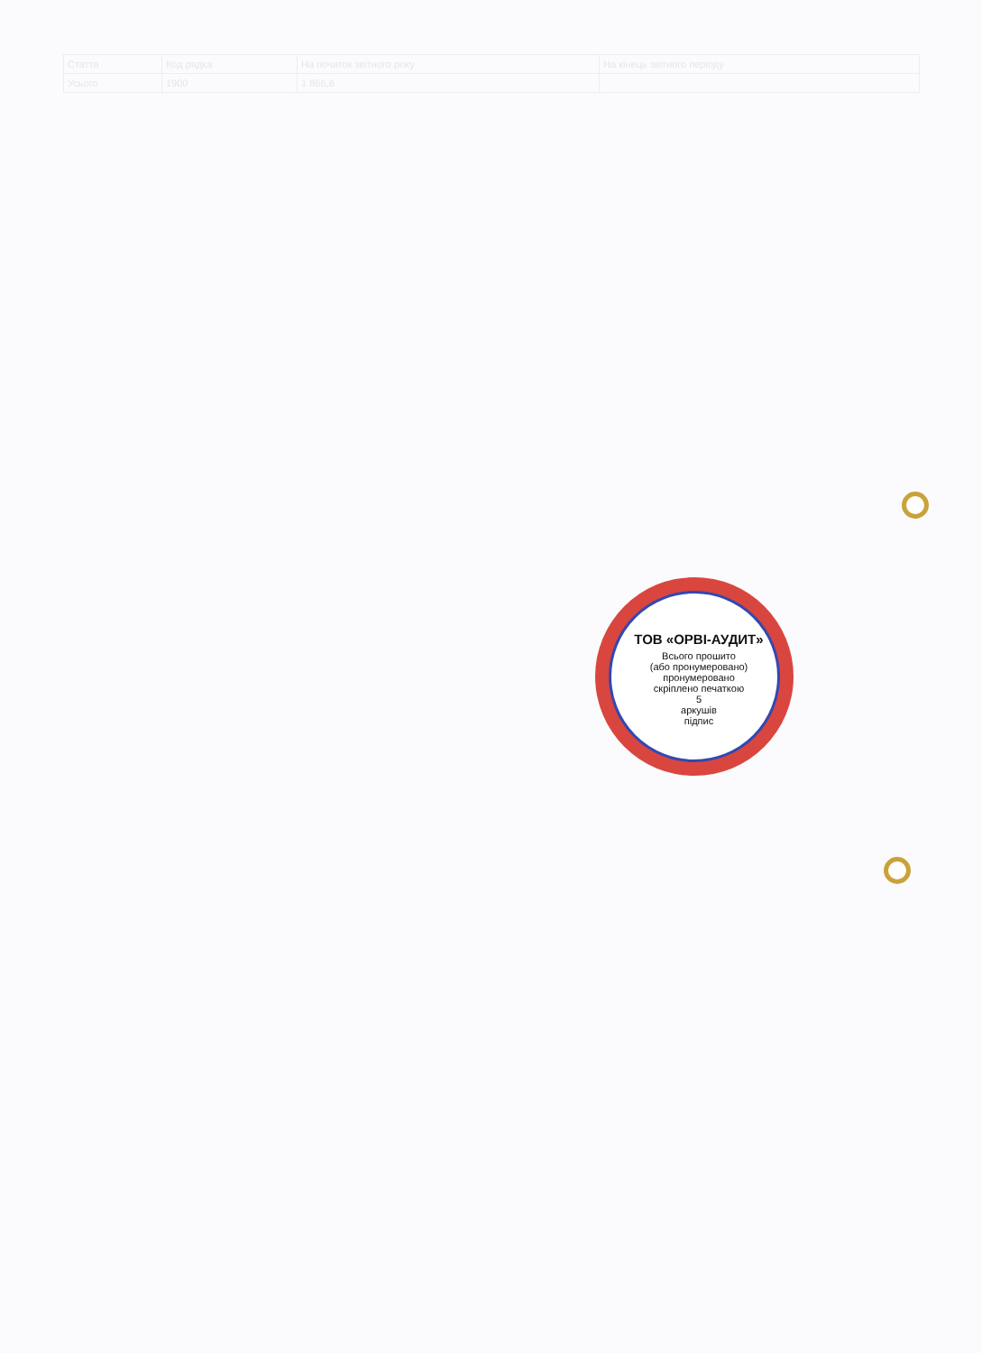| Стаття | Код рядка | На початок звітного року | На кінець звітного періоду |
| Усього | 1900 | 1 866,6 | |
ТОВ «ОРВІ-АУДИТ»
Всього прошито
(або пронумеровано)
пронумеровано
скріплено печаткою
5
аркушів
підпис